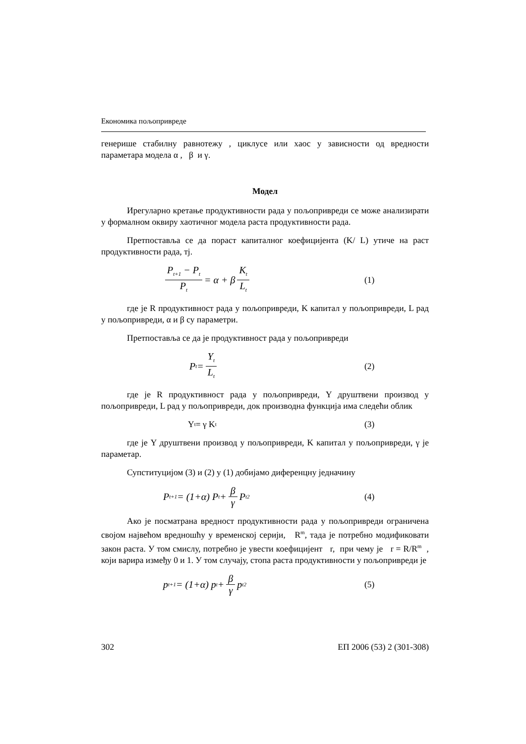Економика пољопривреде
генерише стабилну равнотежу , циклусе или хаос у зависности од вредности параметара модела α , β и γ.
Модел
Ирегуларно кретање продуктивности рада у пољопривреди се може анализирати у формалном оквиру хаотичног модела раста продуктивности рада.
Претпоставља се да пораст капиталног коефицијента (K/ L) утиче на раст продуктивности рада, тј.
P<sub>t+1</sub> − P<sub>t</sub> P<sub>t</sub> = α + β K<sub>t</sub> L<sub>t</sub>
(1)
где је R продуктивност рада у пољопривреди, K капитал у пољопривреди, L рад у пољопривреди, α и β су параметри.
Претпоставља се да је продуктивност рада у пољопривреди
P<sub>t</sub> = Y<sub>t</sub> L<sub>t</sub>
(2)
где је R продуктивност рада у пољопривреди, Y друштвени производ у пољопривреди, L рад у пољопривреди, док производна функција има следећи облик
Y<sub>t</sub> = γ K<sub>t</sub>
(3)
где је Y друштвени производ у пољопривреди, K капитал у пољопривреди, γ је параметар.
Супституцијом (3) и (2) у (1) добијамо диференцну једначину
P<sub>t+1</sub> = (1+α) P<sub>t</sub> + β γ P<sub>t</sub><sup>2</sup>
(4)
Ако је посматрана вредност продуктивности рада у пољопривреди ограничена својом највећом вредношћу у временској серији, R<sup>m</sup>, тада је потребно модификовати закон раста. У том смислу, потребно је увести коефицијент r, при чему је r = R/R<sup>m</sup> , који варира између 0 и 1. У том случају, стопа раста продуктивности у пољопривреди је
p<sub>t+1</sub> = (1+α) p<sub>t</sub> + β γ p<sub>t</sub><sup>2</sup>
(5)
302 ЕП 2006 (53) 2 (301-308)